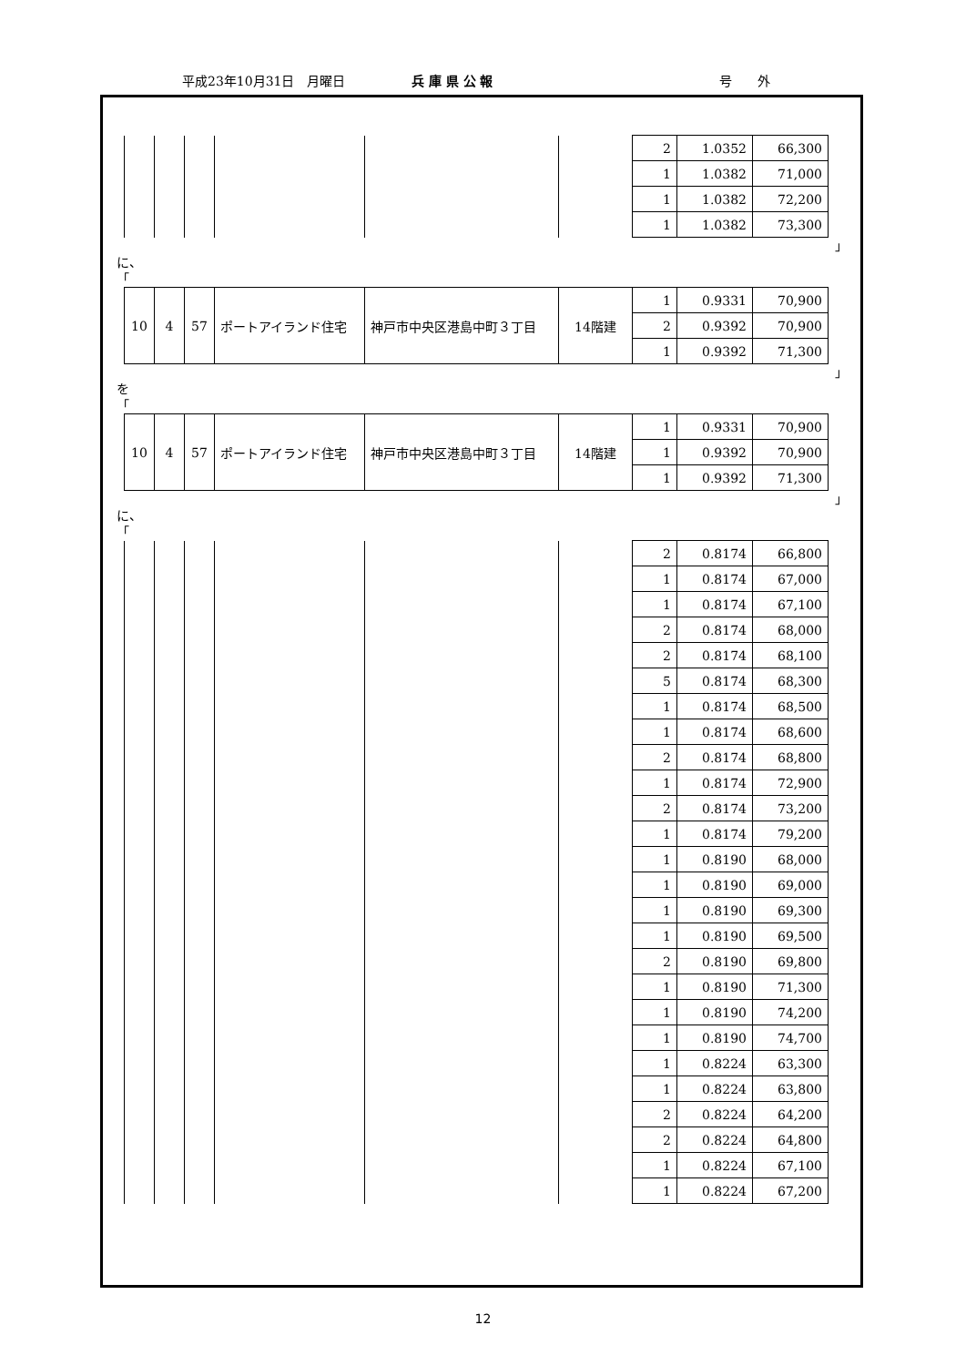平成23年10月31日　月曜日 兵 庫 県 公 報 号　　外
| | | | | | | 2 | 1.0352 | 66,300 |
| | | | | | | 1 | 1.0382 | 71,000 |
| | | | | | | 1 | 1.0382 | 72,200 |
| | | | | | | 1 | 1.0382 | 73,300 |
」
に、
「
| 10 | 4 | 57 | ポートアイランド住宅 | 神戸市中央区港島中町３丁目 | 14階建 | 1 | 0.9331 | 70,900 |
| | | | | | | 2 | 0.9392 | 70,900 |
| | | | | | | 1 | 0.9392 | 71,300 |
」
を
「
| 10 | 4 | 57 | ポートアイランド住宅 | 神戸市中央区港島中町３丁目 | 14階建 | 1 | 0.9331 | 70,900 |
| | | | | | | 1 | 0.9392 | 70,900 |
| | | | | | | 1 | 0.9392 | 71,300 |
」
に、
「
| | | | | | | 2 | 0.8174 | 66,800 |
| | | | | | | 1 | 0.8174 | 67,000 |
| | | | | | | 1 | 0.8174 | 67,100 |
| | | | | | | 2 | 0.8174 | 68,000 |
| | | | | | | 2 | 0.8174 | 68,100 |
| | | | | | | 5 | 0.8174 | 68,300 |
| | | | | | | 1 | 0.8174 | 68,500 |
| | | | | | | 1 | 0.8174 | 68,600 |
| | | | | | | 2 | 0.8174 | 68,800 |
| | | | | | | 1 | 0.8174 | 72,900 |
| | | | | | | 2 | 0.8174 | 73,200 |
| | | | | | | 1 | 0.8174 | 79,200 |
| | | | | | | 1 | 0.8190 | 68,000 |
| | | | | | | 1 | 0.8190 | 69,000 |
| | | | | | | 1 | 0.8190 | 69,300 |
| | | | | | | 1 | 0.8190 | 69,500 |
| | | | | | | 2 | 0.8190 | 69,800 |
| | | | | | | 1 | 0.8190 | 71,300 |
| | | | | | | 1 | 0.8190 | 74,200 |
| | | | | | | 1 | 0.8190 | 74,700 |
| | | | | | | 1 | 0.8224 | 63,300 |
| | | | | | | 1 | 0.8224 | 63,800 |
| | | | | | | 2 | 0.8224 | 64,200 |
| | | | | | | 2 | 0.8224 | 64,800 |
| | | | | | | 1 | 0.8224 | 67,100 |
| | | | | | | 1 | 0.8224 | 67,200 |
12